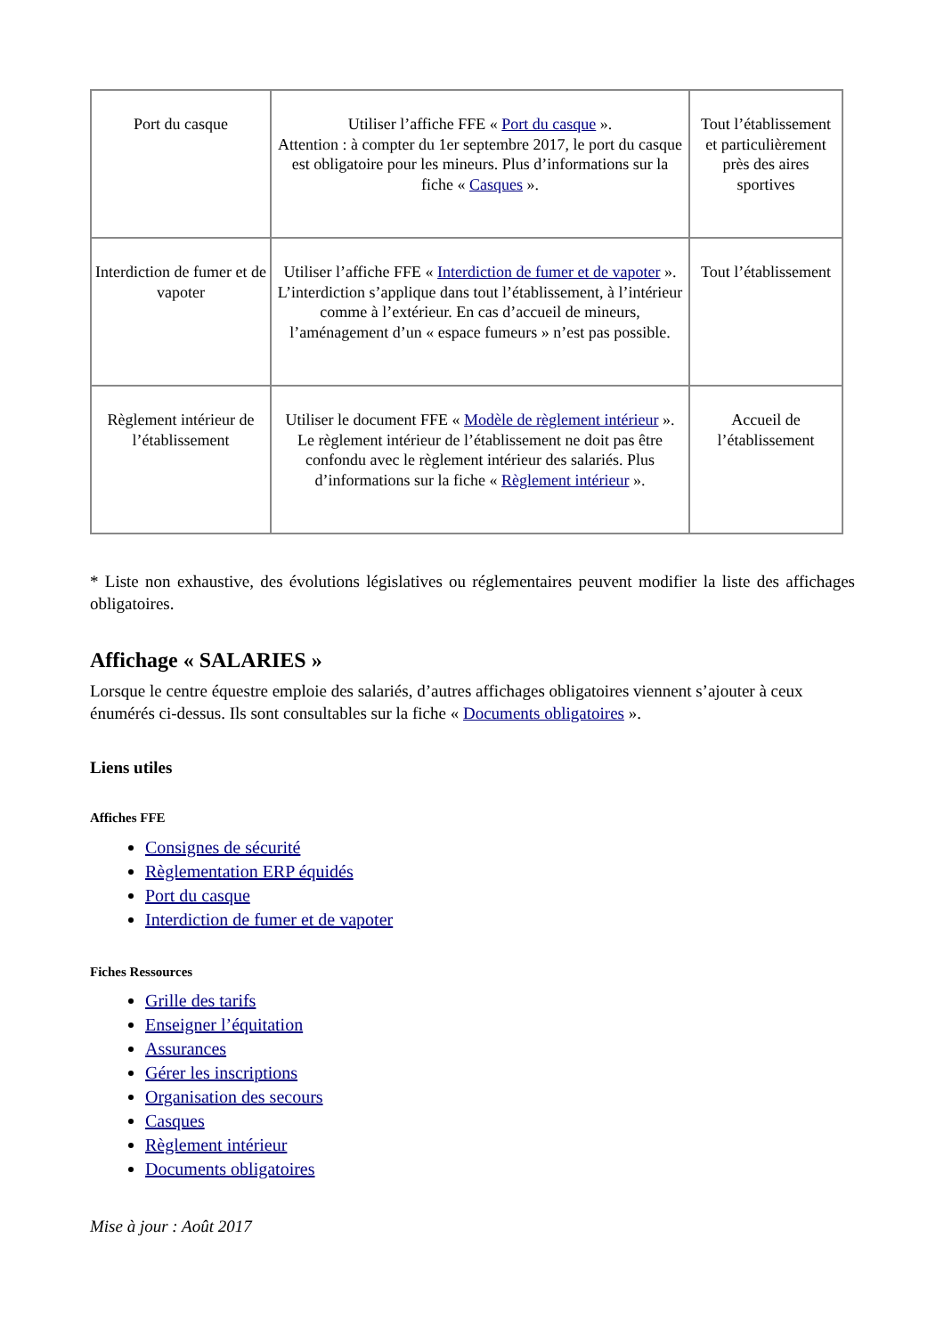| Port du casque | Utiliser l’affiche FFE « Port du casque ». Attention : à compter du 1er septembre 2017, le port du casque est obligatoire pour les mineurs. Plus d’informations sur la fiche « Casques ». | Tout l’établissement et particulièrement près des aires sportives |
| Interdiction de fumer et de vapoter | Utiliser l’affiche FFE « Interdiction de fumer et de vapoter ». L’interdiction s’applique dans tout l’établissement, à l’intérieur comme à l’extérieur. En cas d’accueil de mineurs, l’aménagement d’un « espace fumeurs » n’est pas possible. | Tout l’établissement |
| Règlement intérieur de l’établissement | Utiliser le document FFE « Modèle de règlement intérieur ». Le règlement intérieur de l’établissement ne doit pas être confondu avec le règlement intérieur des salariés. Plus d’informations sur la fiche « Règlement intérieur ». | Accueil de l’établissement |
* Liste non exhaustive, des évolutions législatives ou réglementaires peuvent modifier la liste des affichages obligatoires.
Affichage « SALARIES »
Lorsque le centre équestre emploie des salariés, d’autres affichages obligatoires viennent s’ajouter à ceux énumérés ci-dessus. Ils sont consultables sur la fiche « Documents obligatoires ».
Liens utiles
Affiches FFE
Consignes de sécurité
Règlementation ERP équidés
Port du casque
Interdiction de fumer et de vapoter
Fiches Ressources
Grille des tarifs
Enseigner l’équitation
Assurances
Gérer les inscriptions
Organisation des secours
Casques
Règlement intérieur
Documents obligatoires
Mise à jour : Août 2017